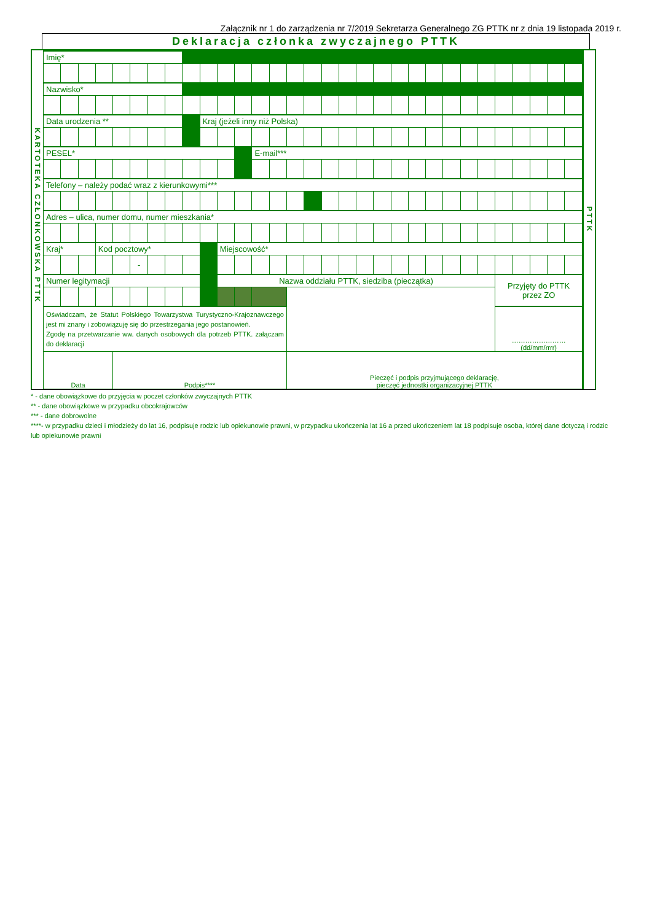Załącznik nr 1 do zarządzenia nr 7/2019 Sekretarza Generalnego ZG PTTK nr z dnia 19 listopada 2019 r.
Deklaracja członka zwyczajnego PTTK
KARTOTEKA CZŁONKOWSKA PTTK
| Imię* | | | | | | | | | | | | | | | | | | | | | | | | | | | | | | |
| Nazwisko* | | | | | | | | | | | | | | | | | | | | | | | | | | | | | | |
| Data urodzenia ** | | | | | | | | | Kraj (jeżeli inny niż Polska) | | | | | | | | | | | | | | | | | | | | | |
| PESEL* | | | | | | | | | | | | E-mail*** | | | | | | | | | | | | | | | | | | |
| Telefony – należy podać wraz z kierunkowymi*** | | | | | | | | | | | | | | | | | | | | | | | | | | | | | | |
| Adres – ulica, numer domu, numer mieszkania* | | | | | | | | | | | | | | | | | | | | | | | | | | | | | | |
| Kraj* | | | Kod pocztowy* | | | | | | | Miejscowość* | | | | | | | | | | | | | | | | | | | | |
| | | | | | - | | | | | | | | | | | | | | | | | | | | | | | | | |
| Numer legitymacji | | | | | | | | | | Nazwa oddziału PTTK, siedziba (pieczątka) | | | | | | | | | | | | | | | | Przyjęty do PTTK przez ZO | | | | |
| Oświadczam, że Statut Polskiego Towarzystwa Turystyczno-Krajoznawczego jest mi znany i zobowiązuję się do przestrzegania jego postanowień. Zgodę na przetwarzanie ww. danych osobowych dla potrzeb PTTK. załączam do deklaracji | | | | | | | | | | | | | | | | | | | | | | | | | | …………………… (dd/mm/rrrr) | | | | |
| Data | | | | Podpis**** | | | | | | | | | | Pieczęć i podpis przyjmującego deklarację, pieczęć jednostki organizacyjnej PTTK | | | | | | | | | | | | | | | | |
PTTK
* - dane obowiązkowe do przyjęcia w poczet członków zwyczajnych PTTK
** - dane obowiązkowe w przypadku obcokrajowców
*** - dane dobrowolne
****- w przypadku dzieci i młodzieży do lat 16, podpisuje rodzic lub opiekunowie prawni, w przypadku ukończenia lat 16 a przed ukończeniem lat 18 podpisuje osoba, której dane dotyczą i rodzic lub opiekunowie prawni